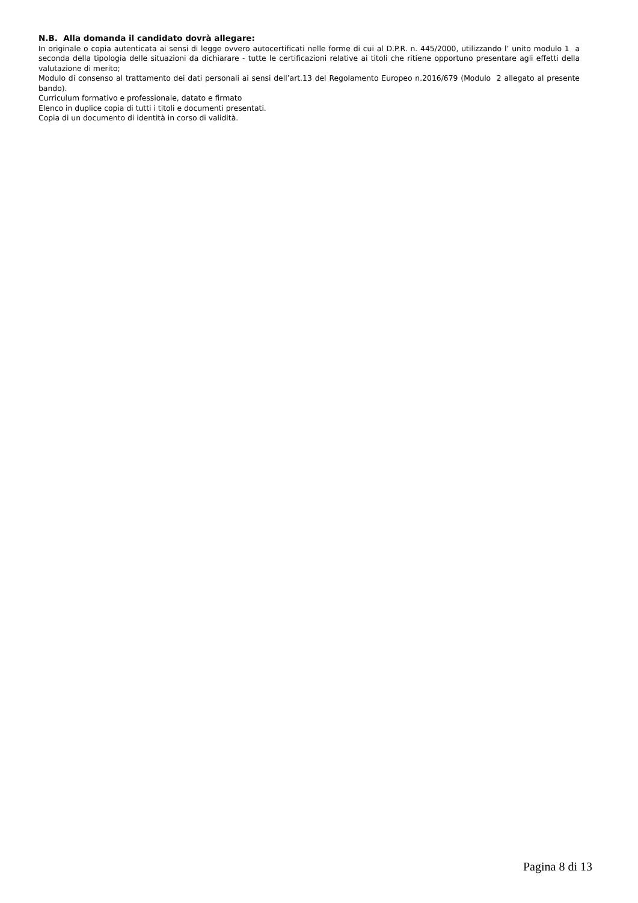N.B. Alla domanda il candidato dovrà allegare:
In originale o copia autenticata ai sensi di legge ovvero autocertificati nelle forme di cui al D.P.R. n. 445/2000, utilizzando l’ unito modulo 1 a seconda della tipologia delle situazioni da dichiarare - tutte le certificazioni relative ai titoli che ritiene opportuno presentare agli effetti della valutazione di merito;
Modulo di consenso al trattamento dei dati personali ai sensi dell’art.13 del Regolamento Europeo n.2016/679 (Modulo 2 allegato al presente bando).
Curriculum formativo e professionale, datato e firmato
Elenco in duplice copia di tutti i titoli e documenti presentati.
Copia di un documento di identità in corso di validità.
Pagina 8 di 13